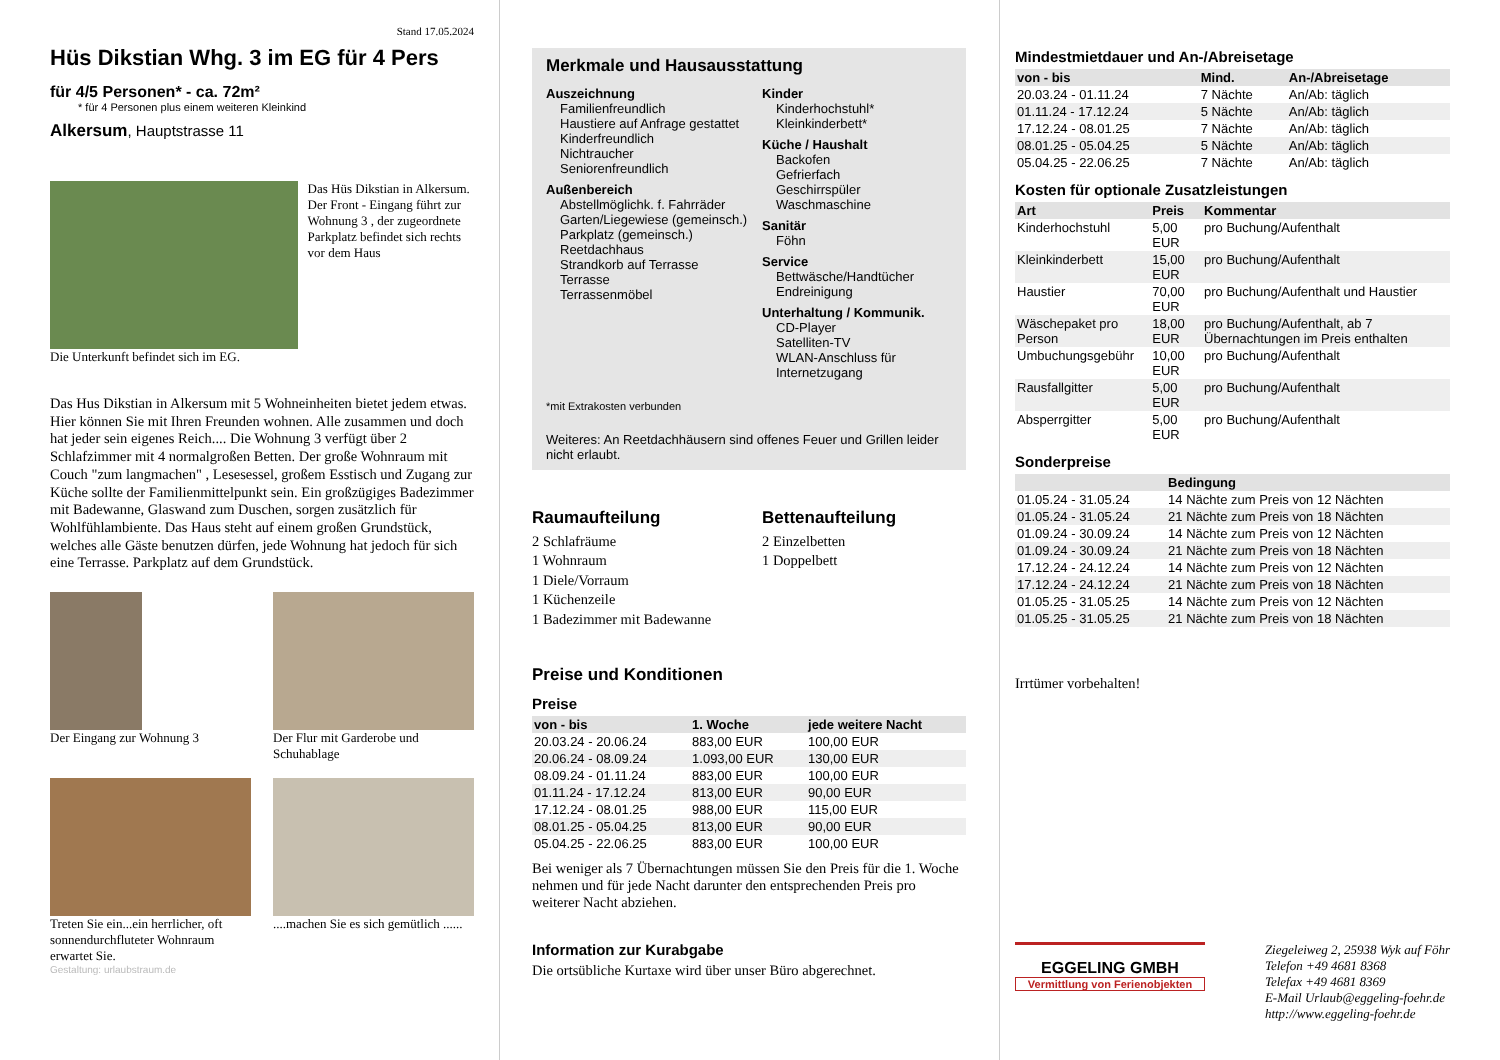Stand 17.05.2024
Hüs Dikstian Whg. 3 im EG für 4 Pers
für 4/5 Personen* - ca. 72m²
* für 4 Personen plus einem weiteren Kleinkind
Alkersum, Hauptstrasse 11
Das Hüs Dikstian in Alkersum. Der Front - Eingang führt zur Wohnung 3 , der zugeordnete Parkplatz befindet sich rechts vor dem Haus
Die Unterkunft befindet sich im EG.
Das Hus Dikstian in Alkersum mit 5 Wohneinheiten bietet jedem etwas. Hier können Sie mit Ihren Freunden wohnen. Alle zusammen und doch hat jeder sein eigenes Reich.... Die Wohnung 3 verfügt über 2 Schlafzimmer mit 4 normalgroßen Betten. Der große Wohnraum mit Couch "zum langmachen" , Lesesessel, großem Esstisch und Zugang zur Küche sollte der Familienmittelpunkt sein. Ein großzügiges Badezimmer mit Badewanne, Glaswand zum Duschen, sorgen zusätzlich für Wohlfühlambiente. Das Haus steht auf einem großen Grundstück, welches alle Gäste benutzen dürfen, jede Wohnung hat jedoch für sich eine Terrasse. Parkplatz auf dem Grundstück.
Der Eingang zur Wohnung 3 Der Flur mit Garderobe und Schuhablage
Treten Sie ein...ein herrlicher, oft sonnendurchfluteter Wohnraum erwartet Sie.
....machen Sie es sich gemütlich ......
Gestaltung: urlaubstraum.de
Merkmale und Hausausstattung
Auszeichnung
Familienfreundlich
Haustiere auf Anfrage gestattet
Kinderfreundlich
Nichtraucher
Seniorenfreundlich
Außenbereich
Abstellmöglichk. f. Fahrräder
Garten/Liegewiese (gemeinsch.)
Parkplatz (gemeinsch.)
Reetdachhaus
Strandkorb auf Terrasse
Terrasse
Terrassenmöbel
Kinder
Kinderhochstuhl*
Kleinkinderbett*
Küche / Haushalt
Backofen
Gefrierfach
Geschirrspüler
Waschmaschine
Sanitär
Föhn
Service
Bettwäsche/Handtücher
Endreinigung
Unterhaltung / Kommunik.
CD-Player
Satelliten-TV
WLAN-Anschluss für Internetzugang
*mit Extrakosten verbunden
Weiteres: An Reetdachhäusern sind offenes Feuer und Grillen leider nicht erlaubt.
Raumaufteilung
2 Schlafräume
1 Wohnraum
1 Diele/Vorraum
1 Küchenzeile
1 Badezimmer mit Badewanne
Bettenaufteilung
2 Einzelbetten
1 Doppelbett
Preise und Konditionen
Preise
| von - bis | 1. Woche | jede weitere Nacht |
| --- | --- | --- |
| 20.03.24 - 20.06.24 | 883,00 EUR | 100,00 EUR |
| 20.06.24 - 08.09.24 | 1.093,00 EUR | 130,00 EUR |
| 08.09.24 - 01.11.24 | 883,00 EUR | 100,00 EUR |
| 01.11.24 - 17.12.24 | 813,00 EUR | 90,00 EUR |
| 17.12.24 - 08.01.25 | 988,00 EUR | 115,00 EUR |
| 08.01.25 - 05.04.25 | 813,00 EUR | 90,00 EUR |
| 05.04.25 - 22.06.25 | 883,00 EUR | 100,00 EUR |
Bei weniger als 7 Übernachtungen müssen Sie den Preis für die 1. Woche nehmen und für jede Nacht darunter den entsprechenden Preis pro weiterer Nacht abziehen.
Information zur Kurabgabe
Die ortsübliche Kurtaxe wird über unser Büro abgerechnet.
Mindestmietdauer und An-/Abreisetage
| von - bis | Mind. | An-/Abreisetage |
| --- | --- | --- |
| 20.03.24 - 01.11.24 | 7 Nächte | An/Ab: täglich |
| 01.11.24 - 17.12.24 | 5 Nächte | An/Ab: täglich |
| 17.12.24 - 08.01.25 | 7 Nächte | An/Ab: täglich |
| 08.01.25 - 05.04.25 | 5 Nächte | An/Ab: täglich |
| 05.04.25 - 22.06.25 | 7 Nächte | An/Ab: täglich |
Kosten für optionale Zusatzleistungen
| Art | Preis | Kommentar |
| --- | --- | --- |
| Kinderhochstuhl | 5,00 EUR | pro Buchung/Aufenthalt |
| Kleinkinderbett | 15,00 EUR | pro Buchung/Aufenthalt |
| Haustier | 70,00 EUR | pro Buchung/Aufenthalt und Haustier |
| Wäschepaket pro Person | 18,00 EUR | pro Buchung/Aufenthalt, ab 7 Übernachtungen im Preis enthalten |
| Umbuchungsgebühr | 10,00 EUR | pro Buchung/Aufenthalt |
| Rausfallgitter | 5,00 EUR | pro Buchung/Aufenthalt |
| Absperrgitter | 5,00 EUR | pro Buchung/Aufenthalt |
Sonderpreise
| | Bedingung |
| --- | --- |
| 01.05.24 - 31.05.24 | 14 Nächte zum Preis von 12 Nächten |
| 01.05.24 - 31.05.24 | 21 Nächte zum Preis von 18 Nächten |
| 01.09.24 - 30.09.24 | 14 Nächte zum Preis von 12 Nächten |
| 01.09.24 - 30.09.24 | 21 Nächte zum Preis von 18 Nächten |
| 17.12.24 - 24.12.24 | 14 Nächte zum Preis von 12 Nächten |
| 17.12.24 - 24.12.24 | 21 Nächte zum Preis von 18 Nächten |
| 01.05.25 - 31.05.25 | 14 Nächte zum Preis von 12 Nächten |
| 01.05.25 - 31.05.25 | 21 Nächte zum Preis von 18 Nächten |
Irrtümer vorbehalten!
EGGELING GMBH
Vermittlung von Ferienobjekten
Ziegeleiweg 2, 25938 Wyk auf Föhr
Telefon +49 4681 8368
Telefax +49 4681 8369
E-Mail Urlaub@eggeling-foehr.de
http://www.eggeling-foehr.de